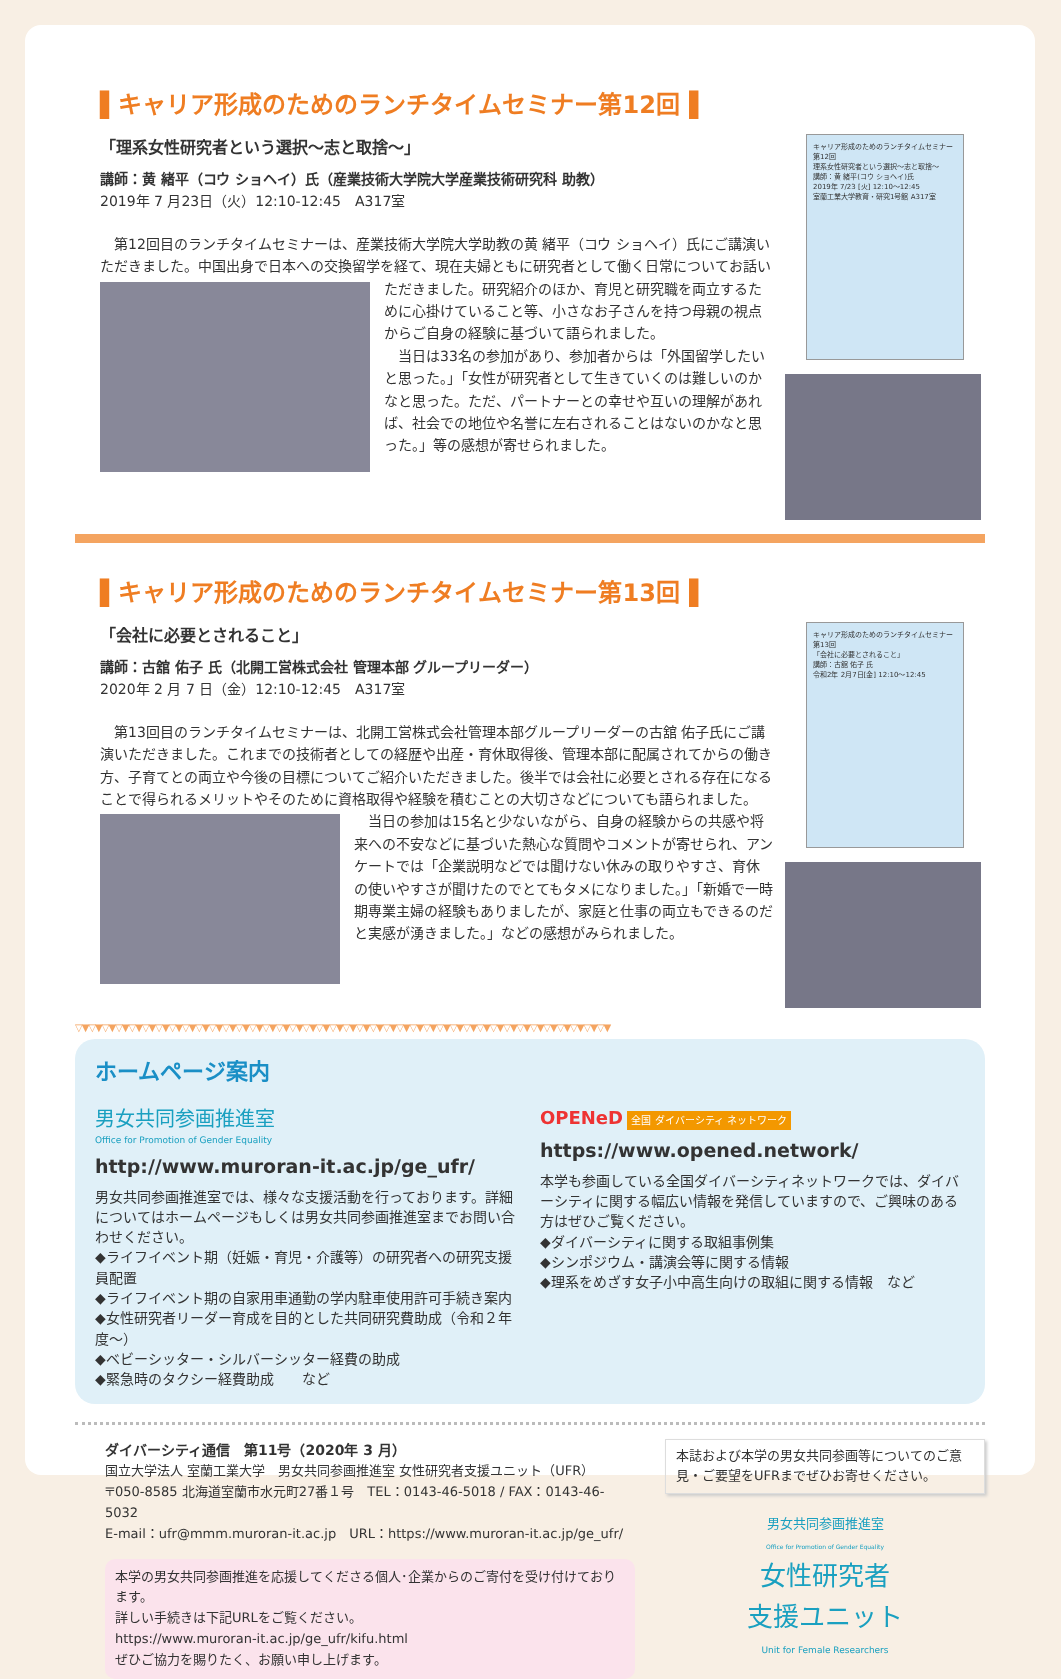▌キャリア形成のためのランチタイムセミナー第12回▐
「理系女性研究者という選択～志と取捨～」
講師：黄 緒平（コウ ショヘイ）氏（産業技術大学院大学産業技術研究科 助教）
2019年 7 月23日（火）12:10-12:45　A317室
　第12回目のランチタイムセミナーは、産業技術大学院大学助教の黄 緒平（コウ ショヘイ）氏にご講演いただきました。中国出身で日本への交換留学を経て、現在夫婦ともに研究者として働く日
常についてお話いただきました。研究紹介のほか、育児と研究職を両立するために心掛けていること等、小さなお子さんを持つ母親の視点からご自身の経験に基づいて語られました。
　当日は33名の参加があり、参加者からは「外国留学したいと思った。」「女性が研究者として生きていくのは難しいのかなと思った。ただ、パートナーとの幸せや互いの理解があれば、社会での地位や名誉に左右されることはないのかなと思った。」等の感想が寄せられました。
キャリア形成のためのランチタイムセミナー第12回
理系女性研究者という選択～志と取捨～
講師：黄 緒平(コウ ショヘイ)氏
2019年 7/23 [火] 12:10～12:45
室蘭工業大学教育・研究1号館 A317室
▌キャリア形成のためのランチタイムセミナー第13回▐
「会社に必要とされること」
講師：古舘 佑子 氏（北開工営株式会社 管理本部 グループリーダー）
2020年 2 月 7 日（金）12:10-12:45　A317室
　第13回目のランチタイムセミナーは、北開工営株式会社管理本部グループリーダーの古舘 佑子氏にご講演いただきました。これまでの技術者としての経歴や出産・育休取得後、管理本部に配属されてからの働き方、子育てとの両立や今後の目標についてご紹介いただきました。後半では会社に必要とされる存在になることで得られるメリットやそのために資格取得や経験を積むことの大切
さなどについても語られました。
　当日の参加は15名と少ないながら、自身の経験からの共感や将来への不安などに基づいた熱心な質問やコメントが寄せられ、アンケートでは「企業説明などでは聞けない休みの取りやすさ、育休の使いやすさが聞けたのでとてもタメになりました。」「新婚で一時期専業主婦の経験もありましたが、家庭と仕事の両立もできるのだと実感が湧きました。」などの感想がみられました。
キャリア形成のためのランチタイムセミナー第13回
「会社に必要とされること」
講師：古舘 佑子 氏
令和2年 2月7日[金] 12:10～12:45
▽▼▽▼▽▼▽▼▽▼▽▼▽▼▽▼▽▼▽▼▽▼▽▼▽▼▽▼▽▼▽▼▽▼▽▼▽▼▽▼▽▼▽▼▽▼▽▼▽▼▽▼▽▼▽▼▽▼▽▼▽▼▽▼▽▼▽▼▽▼▽▼▽▼▽▼▽▼▽▼
ホームページ案内
男女共同参画推進室
Office for Promotion of Gender Equality
http://www.muroran-it.ac.jp/ge_ufr/
男女共同参画推進室では、様々な支援活動を行っております。詳細についてはホームページもしくは男女共同参画推進室までお問い合わせください。
◆ライフイベント期（妊娠・育児・介護等）の研究者への研究支援員配置
◆ライフイベント期の自家用車通勤の学内駐車使用許可手続き案内
◆女性研究者リーダー育成を目的とした共同研究費助成（令和２年度～）
◆ベビーシッター・シルバーシッター経費の助成
◆緊急時のタクシー経費助成　　など
OPENeD 全国 ダイバーシティ ネットワーク
https://www.opened.network/
本学も参画している全国ダイバーシティネットワークでは、ダイバーシティに関する幅広い情報を発信していますので、ご興味のある方はぜひご覧ください。
◆ダイバーシティに関する取組事例集
◆シンポジウム・講演会等に関する情報
◆理系をめざす女子小中高生向けの取組に関する情報　など
ダイバーシティ通信　第11号（2020年 3 月）
国立大学法人 室蘭工業大学　男女共同参画推進室 女性研究者支援ユニット（UFR）
〒050-8585 北海道室蘭市水元町27番１号　TEL：0143-46-5018 / FAX：0143-46-5032
E-mail：ufr@mmm.muroran-it.ac.jp　URL：https://www.muroran-it.ac.jp/ge_ufr/
本学の男女共同参画推進を応援してくださる個人･企業からのご寄付を受け付けております。
詳しい手続きは下記URLをご覧ください。
https://www.muroran-it.ac.jp/ge_ufr/kifu.html
ぜひご協力を賜りたく、お願い申し上げます。
本誌および本学の男女共同参画等についてのご意見・ご要望をUFRまでぜひお寄せください。
男女共同参画推進室
Office for Promotion of Gender Equality
女性研究者
支援ユニット
Unit for Female Researchers